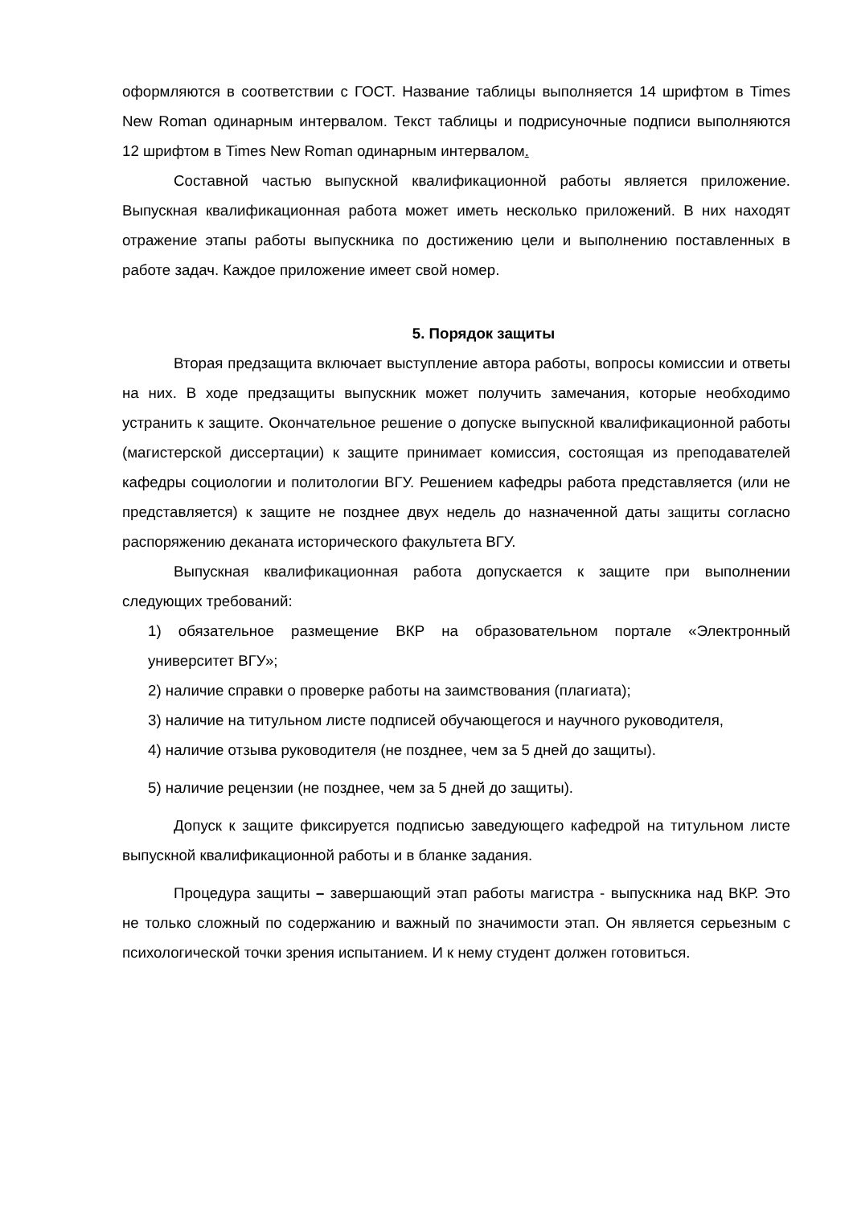оформляются в соответствии с ГОСТ. Название таблицы выполняется 14 шрифтом в Times New Roman одинарным интервалом. Текст таблицы и подрисуночные подписи выполняются 12 шрифтом в Times New Roman одинарным интервалом.
Составной частью выпускной квалификационной работы является приложение. Выпускная квалификационная работа может иметь несколько приложений. В них находят отражение этапы работы выпускника по достижению цели и выполнению поставленных в работе задач. Каждое приложение имеет свой номер.
5. Порядок защиты
Вторая предзащита включает выступление автора работы, вопросы комиссии и ответы на них. В ходе предзащиты выпускник может получить замечания, которые необходимо устранить к защите. Окончательное решение о допуске выпускной квалификационной работы (магистерской диссертации) к защите принимает комиссия, состоящая из преподавателей кафедры социологии и политологии ВГУ. Решением кафедры работа представляется (или не представляется) к защите не позднее двух недель до назначенной даты защиты согласно распоряжению деканата исторического факультета ВГУ.
Выпускная квалификационная работа допускается к защите при выполнении следующих требований:
1) обязательное размещение ВКР на образовательном портале «Электронный университет ВГУ»;
2) наличие справки о проверке работы на заимствования (плагиата);
3) наличие на титульном листе подписей обучающегося и научного руководителя,
4) наличие отзыва руководителя (не позднее, чем за 5 дней до защиты).
5) наличие рецензии (не позднее, чем за 5 дней до защиты).
Допуск к защите фиксируется подписью заведующего кафедрой на титульном листе выпускной квалификационной работы и в бланке задания.
Процедура защиты – завершающий этап работы магистра - выпускника над ВКР. Это не только сложный по содержанию и важный по значимости этап. Он является серьезным с психологической точки зрения испытанием. И к нему студент должен готовиться.